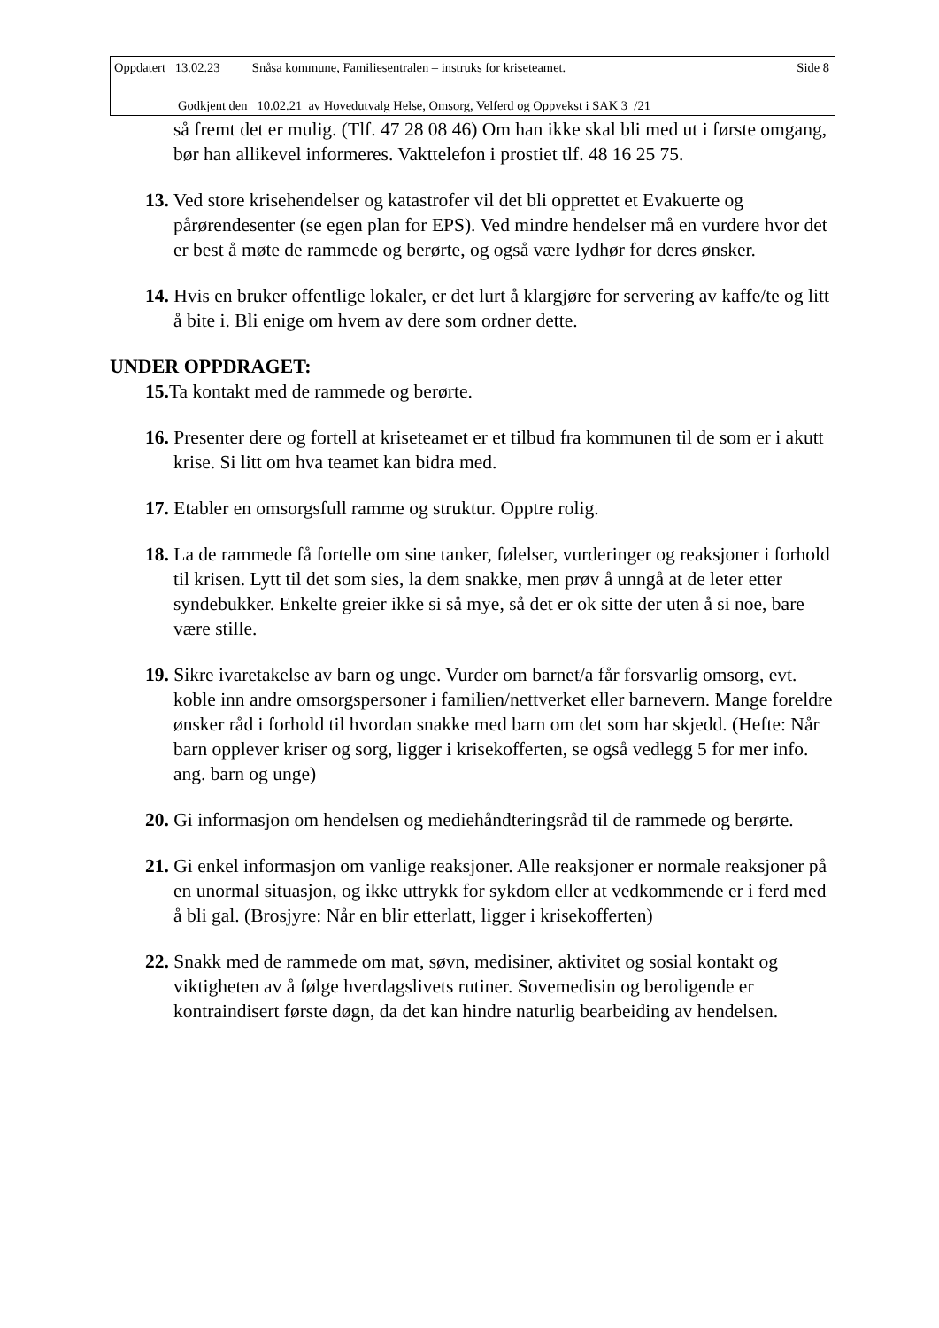Oppdatert 13.02.23 Snåsa kommune, Familiesentralen – instruks for kriseteamet. Side 8
Godkjent den 10.02.21 av Hovedutvalg Helse, Omsorg, Velferd og Oppvekst i SAK 3 /21
så fremt det er mulig. (Tlf. 47 28 08 46) Om han ikke skal bli med ut i første omgang, bør han allikevel informeres. Vakttelefon i prostiet tlf. 48 16 25 75.
13. Ved store krisehendelser og katastrofer vil det bli opprettet et Evakuerte og pårørendesenter (se egen plan for EPS). Ved mindre hendelser må en vurdere hvor det er best å møte de rammede og berørte, og også være lydhør for deres ønsker.
14. Hvis en bruker offentlige lokaler, er det lurt å klargjøre for servering av kaffe/te og litt å bite i. Bli enige om hvem av dere som ordner dette.
UNDER OPPDRAGET:
15. Ta kontakt med de rammede og berørte.
16. Presenter dere og fortell at kriseteamet er et tilbud fra kommunen til de som er i akutt krise. Si litt om hva teamet kan bidra med.
17. Etabler en omsorgsfull ramme og struktur. Opptre rolig.
18. La de rammede få fortelle om sine tanker, følelser, vurderinger og reaksjoner i forhold til krisen. Lytt til det som sies, la dem snakke, men prøv å unngå at de leter etter syndebukker. Enkelte greier ikke si så mye, så det er ok sitte der uten å si noe, bare være stille.
19. Sikre ivaretakelse av barn og unge. Vurder om barnet/a får forsvarlig omsorg, evt. koble inn andre omsorgspersoner i familien/nettverket eller barnevern. Mange foreldre ønsker råd i forhold til hvordan snakke med barn om det som har skjedd. (Hefte: Når barn opplever kriser og sorg, ligger i krisekofferten, se også vedlegg 5 for mer info. ang. barn og unge)
20. Gi informasjon om hendelsen og mediehåndteringsråd til de rammede og berørte.
21. Gi enkel informasjon om vanlige reaksjoner. Alle reaksjoner er normale reaksjoner på en unormal situasjon, og ikke uttrykk for sykdom eller at vedkommende er i ferd med å bli gal. (Brosjyre: Når en blir etterlatt, ligger i krisekofferten)
22. Snakk med de rammede om mat, søvn, medisiner, aktivitet og sosial kontakt og viktigheten av å følge hverdagslivets rutiner. Sovemedisin og beroligende er kontraindisert første døgn, da det kan hindre naturlig bearbeiding av hendelsen.